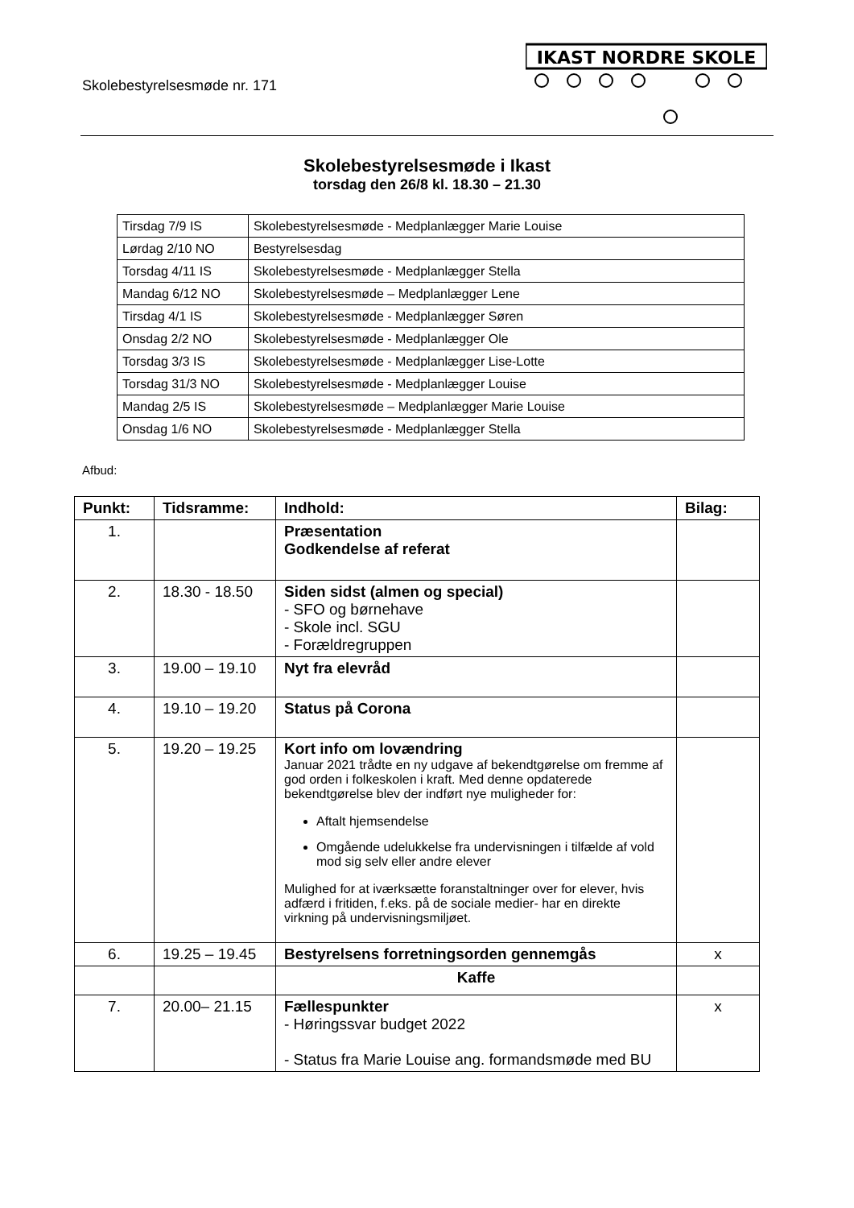Skolebestyrelsesmøde nr. 171
IKAST NORDRE SKOLE
Skolebestyrelsesmøde i Ikast
torsdag den 26/8 kl. 18.30 – 21.30
| Tirsdag 7/9 IS | Skolebestyrelsesmøde - Medplanlægger Marie Louise |
| Lørdag 2/10 NO | Bestyrelsesdag |
| Torsdag 4/11 IS | Skolebestyrelsesmøde - Medplanlægger Stella |
| Mandag 6/12 NO | Skolebestyrelsesmøde – Medplanlægger Lene |
| Tirsdag 4/1 IS | Skolebestyrelsesmøde - Medplanlægger Søren |
| Onsdag 2/2 NO | Skolebestyrelsesmøde - Medplanlægger Ole |
| Torsdag 3/3 IS | Skolebestyrelsesmøde - Medplanlægger Lise-Lotte |
| Torsdag 31/3 NO | Skolebestyrelsesmøde - Medplanlægger Louise |
| Mandag 2/5 IS | Skolebestyrelsesmøde – Medplanlægger Marie Louise |
| Onsdag 1/6 NO | Skolebestyrelsesmøde - Medplanlægger Stella |
Afbud:
| Punkt: | Tidsramme: | Indhold: | Bilag: |
| --- | --- | --- | --- |
| 1. | | Præsentation Godkendelse af referat | |
| 2. | 18.30 - 18.50 | Siden sidst (almen og special) - SFO og børnehave - Skole incl. SGU - Forældregruppen | |
| 3. | 19.00 – 19.10 | Nyt fra elevråd | |
| 4. | 19.10 – 19.20 | Status på Corona | |
| 5. | 19.20 – 19.25 | Kort info om lovændring Januar 2021 trådte en ny udgave af bekendtgørelse om fremme af god orden i folkeskolen i kraft. Med denne opdaterede bekendtgørelse blev der indført nye muligheder for: Aftalt hjemsendelse Omgående udelukkelse fra undervisningen i tilfælde af vold mod sig selv eller andre elever Mulighed for at iværksætte foranstaltninger over for elever, hvis adfærd i fritiden, f.eks. på de sociale medier- har en direkte virkning på undervisningsmiljøet. | |
| 6. | 19.25 – 19.45 | Bestyrelsens forretningsorden gennemgås | x |
| | | Kaffe | |
| 7. | 20.00– 21.15 | Fællespunkter - Høringssvar budget 2022 - Status fra Marie Louise ang. formandsmøde med BU | x |